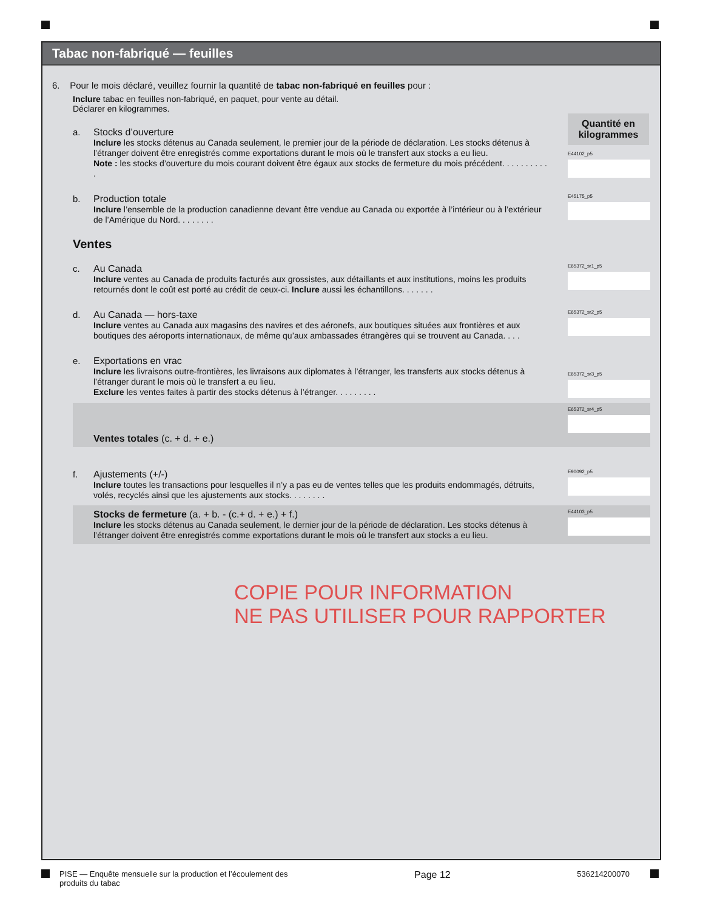Tabac non-fabriqué — feuilles
6. Pour le mois déclaré, veuillez fournir la quantité de tabac non-fabriqué en feuilles pour :
Inclure tabac en feuilles non-fabriqué, en paquet, pour vente au détail.
Déclarer en kilogrammes.
Quantité en kilogrammes
a.
Stocks d’ouverture
Inclure les stocks détenus au Canada seulement, le premier jour de la période de déclaration. Les stocks détenus à l’étranger doivent être enregistrés comme exportations durant le mois où le transfert aux stocks a eu lieu.
Note : les stocks d’ouverture du mois courant doivent être égaux aux stocks de fermeture du mois précédent. . . . . . . . . . .
E44102_p5
b.
Production totale
Inclure l’ensemble de la production canadienne devant être vendue au Canada ou exportée à l’intérieur ou à l’extérieur de l’Amérique du Nord. . . . . . . .
E45175_p5
Ventes
c.
Au Canada
Inclure ventes au Canada de produits facturés aux grossistes, aux détaillants et aux institutions, moins les produits retournés dont le coût est porté au crédit de ceux-ci. Inclure aussi les échantillons. . . . . . .
E65372_sr1_p5
d.
Au Canada — hors-taxe
Inclure ventes au Canada aux magasins des navires et des aéronefs, aux boutiques situées aux frontières et aux boutiques des aéroports internationaux, de même qu’aux ambassades étrangères qui se trouvent au Canada. . . .
E65372_sr2_p5
e.
Exportations en vrac
Inclure les livraisons outre-frontières, les livraisons aux diplomates à l’étranger, les transferts aux stocks détenus à l’étranger durant le mois où le transfert a eu lieu.
Exclure les ventes faites à partir des stocks détenus à l’étranger. . . . . . . . .
E65372_sr3_p5
Ventes totales (c. + d. + e.)
E65372_sr4_p5
f.
Ajustements (+/-)
Inclure toutes les transactions pour lesquelles il n’y a pas eu de ventes telles que les produits endommagés, détruits, volés, recyclés ainsi que les ajustements aux stocks. . . . . . . .
E90092_p5
Stocks de fermeture (a. + b. - (c.+ d. + e.) + f.)
Inclure les stocks détenus au Canada seulement, le dernier jour de la période de déclaration. Les stocks détenus à l’étranger doivent être enregistrés comme exportations durant le mois où le transfert aux stocks a eu lieu.
E44103_p5
COPIE POUR INFORMATION
NE PAS UTILISER POUR RAPPORTER
PISE — Enquête mensuelle sur la production et l’écoulement des
produits du tabac Page 12 536214200070